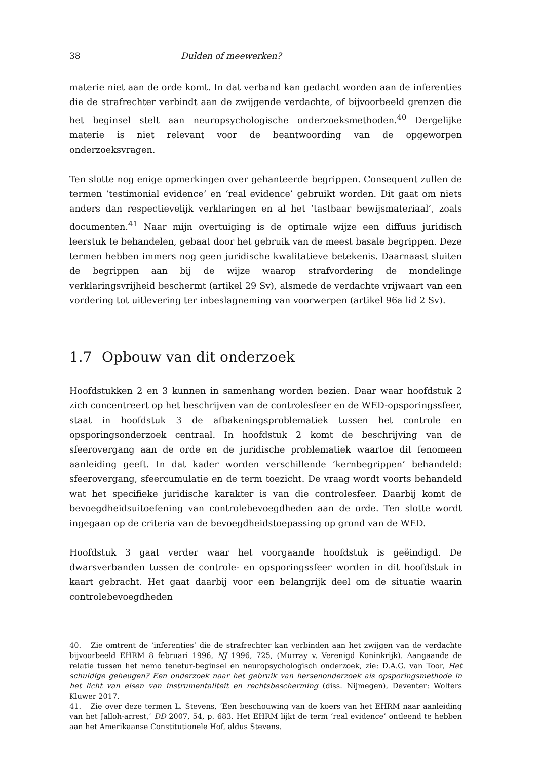38 Dulden of meewerken?
materie niet aan de orde komt. In dat verband kan gedacht worden aan de inferenties die de strafrechter verbindt aan de zwijgende verdachte, of bijvoorbeeld grenzen die het beginsel stelt aan neuropsychologische onderzoeksmethoden.<sup>40</sup> Dergelijke materie is niet relevant voor de beantwoording van de opgeworpen onderzoeksvragen.
Ten slotte nog enige opmerkingen over gehanteerde begrippen. Consequent zullen de termen ‘testimonial evidence’ en ‘real evidence’ gebruikt worden. Dit gaat om niets anders dan respectievelijk verklaringen en al het ‘tastbaar bewijsmateriaal’, zoals documenten.<sup>41</sup> Naar mijn overtuiging is de optimale wijze een diffuus juridisch leerstuk te behandelen, gebaat door het gebruik van de meest basale begrippen. Deze termen hebben immers nog geen juridische kwalitatieve betekenis. Daarnaast sluiten de begrippen aan bij de wijze waarop strafvordering de mondelinge verklaringsvrijheid beschermt (artikel 29 Sv), alsmede de verdachte vrijwaart van een vordering tot uitlevering ter inbeslagneming van voorwerpen (artikel 96a lid 2 Sv).
1.7 Opbouw van dit onderzoek
Hoofdstukken 2 en 3 kunnen in samenhang worden bezien. Daar waar hoofdstuk 2 zich concentreert op het beschrijven van de controlesfeer en de WED-opsporingssfeer, staat in hoofdstuk 3 de afbakeningsproblematiek tussen het controle en opsporingsonderzoek centraal. In hoofdstuk 2 komt de beschrijving van de sfeerovergang aan de orde en de juridische problematiek waartoe dit fenomeen aanleiding geeft. In dat kader worden verschillende ‘kernbegrippen’ behandeld: sfeerovergang, sfeercumulatie en de term toezicht. De vraag wordt voorts behandeld wat het specifieke juridische karakter is van die controlesfeer. Daarbij komt de bevoegdheidsuitoefening van controlebevoegdheden aan de orde. Ten slotte wordt ingegaan op de criteria van de bevoegdheidstoepassing op grond van de WED.
Hoofdstuk 3 gaat verder waar het voorgaande hoofdstuk is geëindigd. De dwarsverbanden tussen de controle- en opsporingssfeer worden in dit hoofdstuk in kaart gebracht. Het gaat daarbij voor een belangrijk deel om de situatie waarin controlebevoegdheden
40. Zie omtrent de ‘inferenties’ die de strafrechter kan verbinden aan het zwijgen van de verdachte bijvoorbeeld EHRM 8 februari 1996, NJ 1996, 725, (Murray v. Verenigd Koninkrijk). Aangaande de relatie tussen het nemo tenetur-beginsel en neuropsychologisch onderzoek, zie: D.A.G. van Toor, Het schuldige geheugen? Een onderzoek naar het gebruik van hersenonderzoek als opsporingsmethode in het licht van eisen van instrumentaliteit en rechtsbescherming (diss. Nijmegen), Deventer: Wolters Kluwer 2017.
41. Zie over deze termen L. Stevens, ‘Een beschouwing van de koers van het EHRM naar aanleiding van het Jalloh-arrest,’ DD 2007, 54, p. 683. Het EHRM lijkt de term ‘real evidence’ ontleend te hebben aan het Amerikaanse Constitutionele Hof, aldus Stevens.